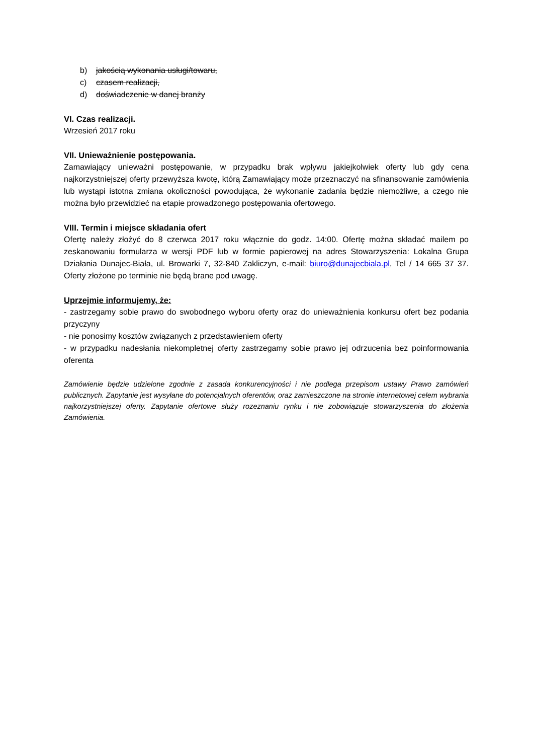b) jakością wykonania usługi/towaru,
c) czasem realizacji,
d) doświadczenie w danej branży
VI. Czas realizacji.
Wrzesień 2017 roku
VII. Unieważnienie postępowania.
Zamawiający unieważni postępowanie, w przypadku brak wpływu jakiejkolwiek oferty lub gdy cena najkorzystniejszej oferty przewyższa kwotę, którą Zamawiający może przeznaczyć na sfinansowanie zamówienia lub wystąpi istotna zmiana okoliczności powodująca, że wykonanie zadania będzie niemożliwe, a czego nie można było przewidzieć na etapie prowadzonego postępowania ofertowego.
VIII. Termin i miejsce składania ofert
Ofertę należy złożyć do 8 czerwca 2017 roku włącznie do godz. 14:00. Ofertę można składać mailem po zeskanowaniu formularza w wersji PDF lub w formie papierowej na adres Stowarzyszenia: Lokalna Grupa Działania Dunajec-Biała, ul. Browarki 7, 32-840 Zakliczyn, e-mail: biuro@dunajecbiala.pl, Tel / 14 665 37 37. Oferty złożone po terminie nie będą brane pod uwagę.
Uprzejmie informujemy, że:
- zastrzegamy sobie prawo do swobodnego wyboru oferty oraz do unieważnienia konkursu ofert bez podania przyczyny
- nie ponosimy kosztów związanych z przedstawieniem oferty
- w przypadku nadesłania niekompletnej oferty zastrzegamy sobie prawo jej odrzucenia bez poinformowania oferenta
Zamówienie będzie udzielone zgodnie z zasada konkurencyjności i nie podlega przepisom ustawy Prawo zamówień publicznych. Zapytanie jest wysyłane do potencjalnych oferentów, oraz zamieszczone na stronie internetowej celem wybrania najkorzystniejszej oferty. Zapytanie ofertowe służy rozeznaniu rynku i nie zobowiązuje stowarzyszenia do złożenia Zamówienia.